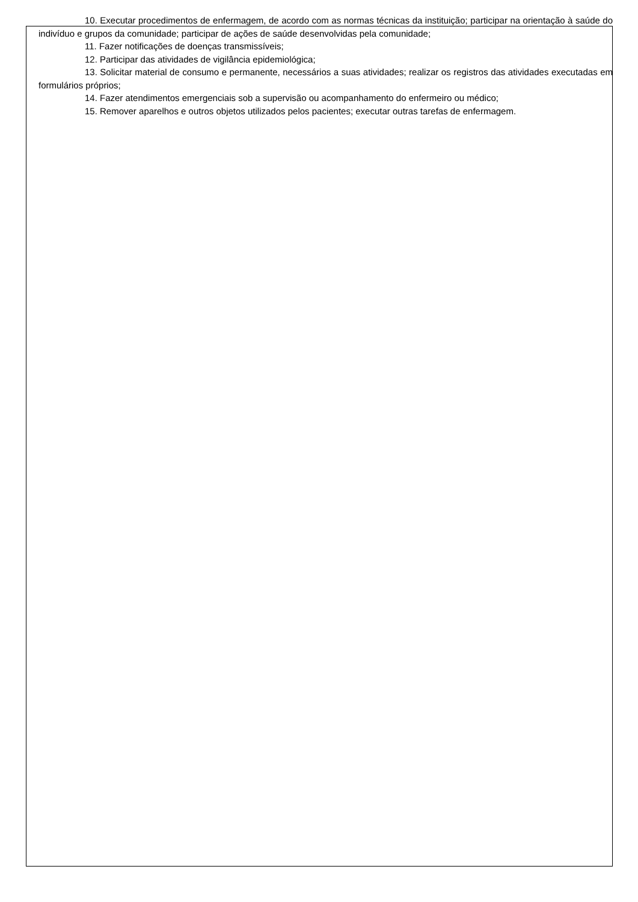10. Executar procedimentos de enfermagem, de acordo com as normas técnicas da instituição; participar na orientação à saúde do indivíduo e grupos da comunidade; participar de ações de saúde desenvolvidas pela comunidade;
11. Fazer notificações de doenças transmissíveis;
12. Participar das atividades de vigilância epidemiológica;
13. Solicitar material de consumo e permanente, necessários a suas atividades; realizar os registros das atividades executadas em formulários próprios;
14. Fazer atendimentos emergenciais sob a supervisão ou acompanhamento do enfermeiro ou médico;
15. Remover aparelhos e outros objetos utilizados pelos pacientes; executar outras tarefas de enfermagem.